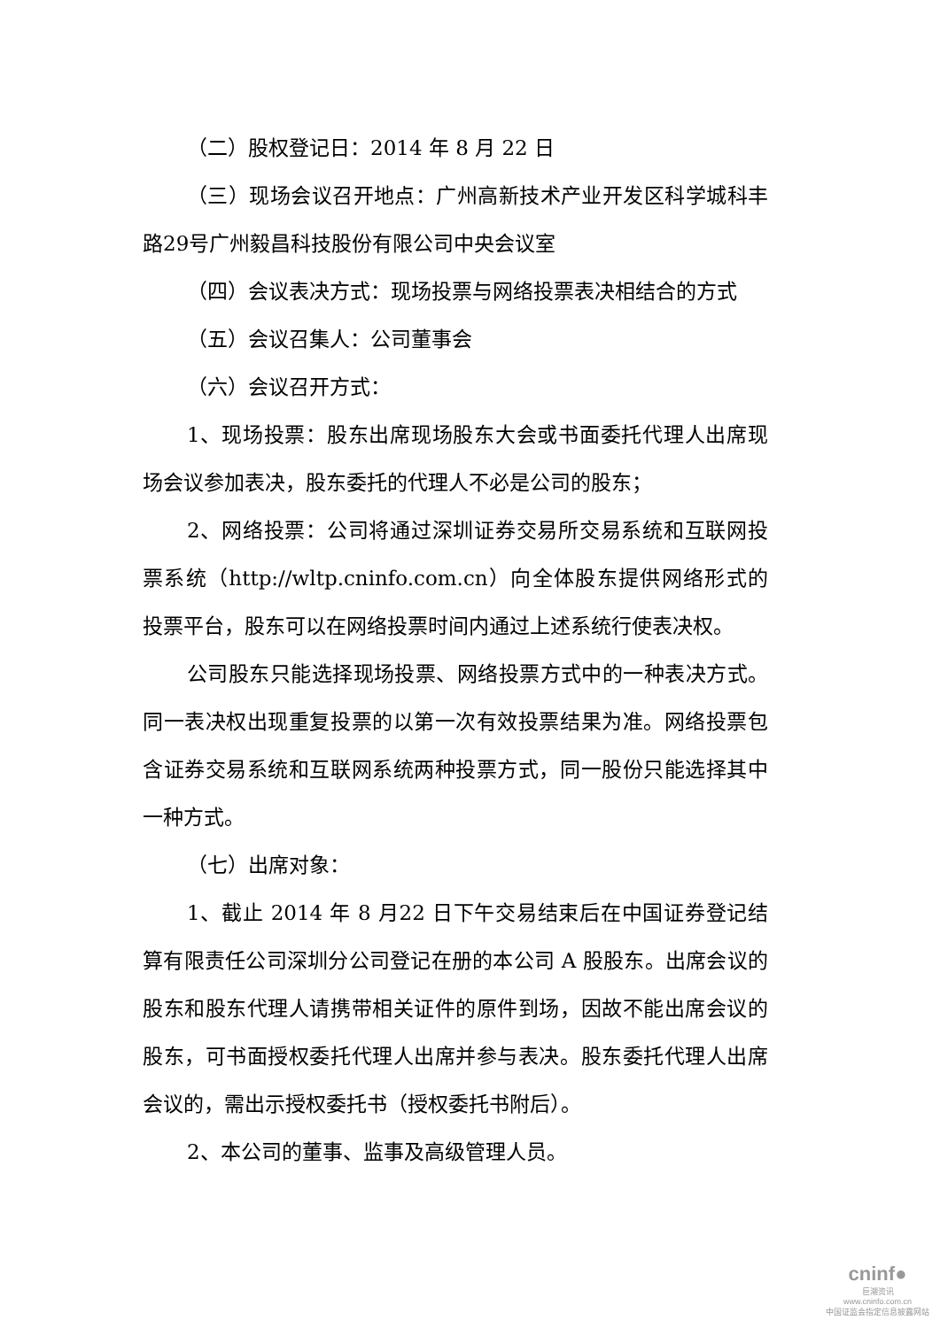（二）股权登记日：2014 年 8 月 22 日
（三）现场会议召开地点：广州高新技术产业开发区科学城科丰路29号广州毅昌科技股份有限公司中央会议室
（四）会议表决方式：现场投票与网络投票表决相结合的方式
（五）会议召集人：公司董事会
（六）会议召开方式：
1、现场投票：股东出席现场股东大会或书面委托代理人出席现场会议参加表决，股东委托的代理人不必是公司的股东；
2、网络投票：公司将通过深圳证券交易所交易系统和互联网投票系统（http://wltp.cninfo.com.cn）向全体股东提供网络形式的投票平台，股东可以在网络投票时间内通过上述系统行使表决权。
公司股东只能选择现场投票、网络投票方式中的一种表决方式。同一表决权出现重复投票的以第一次有效投票结果为准。网络投票包含证券交易系统和互联网系统两种投票方式，同一股份只能选择其中一种方式。
（七）出席对象：
1、截止 2014 年 8 月22 日下午交易结束后在中国证券登记结算有限责任公司深圳分公司登记在册的本公司 A 股股东。出席会议的股东和股东代理人请携带相关证件的原件到场，因故不能出席会议的股东，可书面授权委托代理人出席并参与表决。股东委托代理人出席会议的，需出示授权委托书（授权委托书附后）。
2、本公司的董事、监事及高级管理人员。
cninf●
巨潮资讯
www.cninfo.com.cn
中国证监会指定信息披露网站